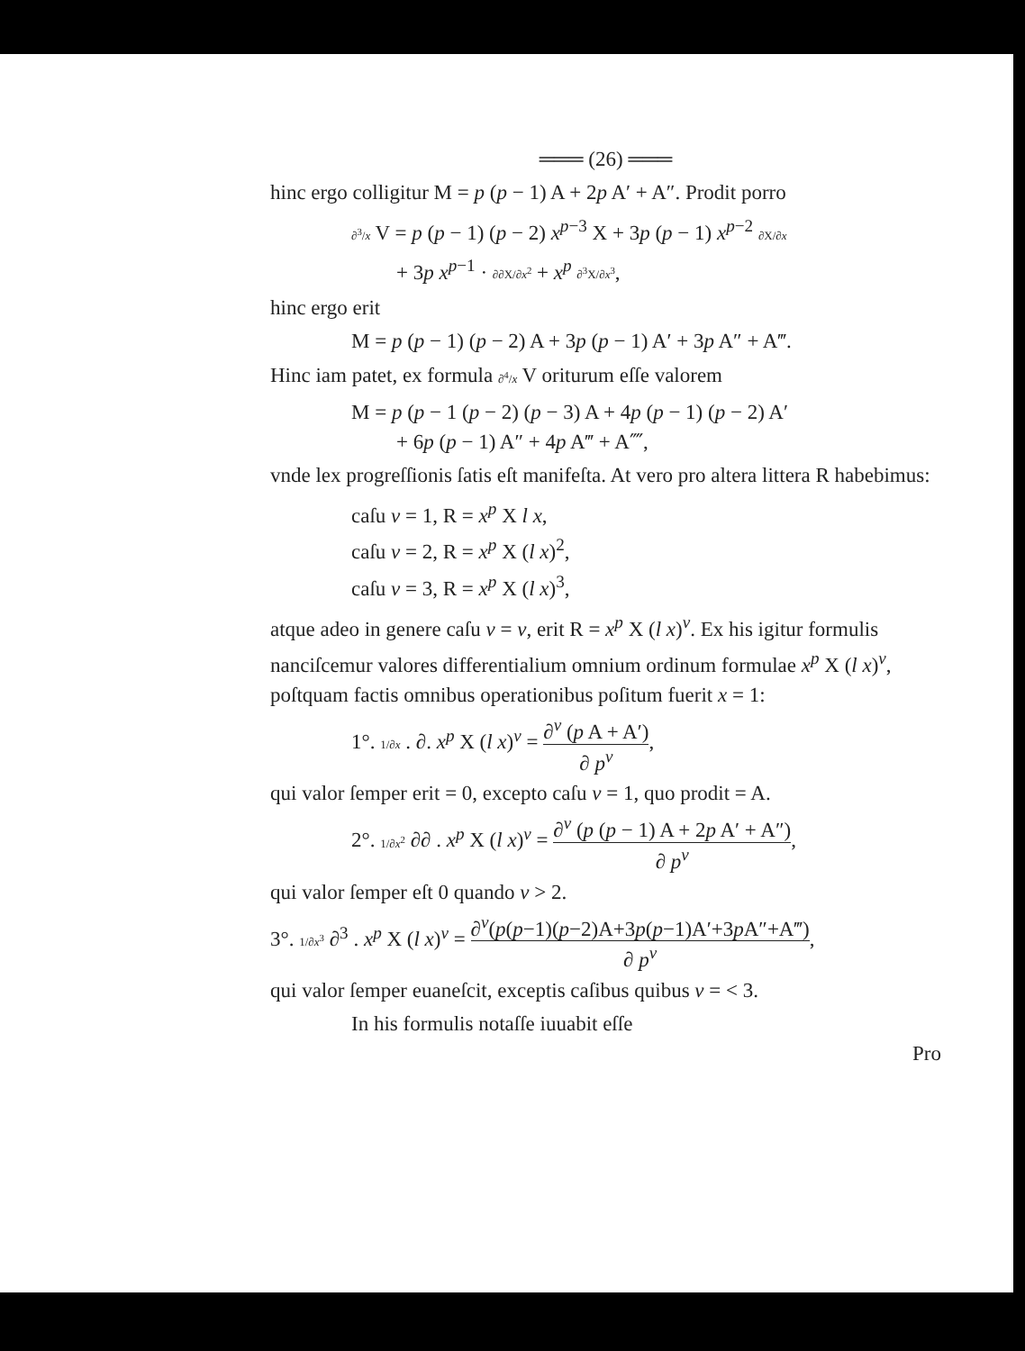═══ (26) ═══
hinc ergo colligitur M = p (p − 1) A + 2p A′ + A″. Prodit porro
∂<sup>3</sup>/x V = p (p − 1) (p − 2) x<sup>p−3</sup> X + 3p (p − 1) x<sup>p−2</sup> ∂X/∂x
+ 3p x<sup>p−1</sup> · ∂∂X/∂x<sup>2</sup> + x<sup>p</sup> ∂<sup>3</sup>X/∂x<sup>3</sup>,
hinc ergo erit
M = p (p − 1) (p − 2) A + 3p (p − 1) A′ + 3p A″ + A‴.
Hinc iam patet, ex formula ∂<sup>4</sup>/x V oriturum eſſe valorem
M = p (p − 1 (p − 2) (p − 3) A + 4p (p − 1) (p − 2) A′
+ 6p (p − 1) A″ + 4p A‴ + A⁗,
vnde lex progreſſionis ſatis eſt manifeſta. At vero pro altera littera R habebimus:
caſu ν = 1, R = x<sup>p</sup> X l x,
caſu ν = 2, R = x<sup>p</sup> X (l x)<sup>2</sup>,
caſu ν = 3, R = x<sup>p</sup> X (l x)<sup>3</sup>,
atque adeo in genere caſu ν = ν, erit R = x<sup>p</sup> X (l x)<sup>ν</sup>. Ex his igitur formulis nanciſcemur valores differentialium omnium ordinum formulae x<sup>p</sup> X (l x)<sup>ν</sup>, poſtquam factis omnibus operationibus poſitum fuerit x = 1:
1°. 1/∂x . ∂. x<sup>p</sup> X (l x)<sup>ν</sup> = ∂<sup>ν</sup> (p A + A′) ∂ p<sup>ν</sup>,
qui valor ſemper erit = 0, excepto caſu ν = 1, quo prodit = A.
2°. 1/∂x<sup>2</sup> ∂∂ . x<sup>p</sup> X (l x)<sup>ν</sup> = ∂<sup>ν</sup> (p (p − 1) A + 2p A′ + A″) ∂ p<sup>ν</sup>,
qui valor ſemper eſt 0 quando ν > 2.
3°. 1/∂x<sup>3</sup> ∂<sup>3</sup> . x<sup>p</sup> X (l x)<sup>ν</sup> = ∂<sup>ν</sup>(p(p−1)(p−2)A+3p(p−1)A′+3p A″+A‴) ∂ p<sup>ν</sup>,
qui valor ſemper euaneſcit, exceptis caſibus quibus ν = < 3.
In his formulis notaſſe iuuabit eſſe
Pro